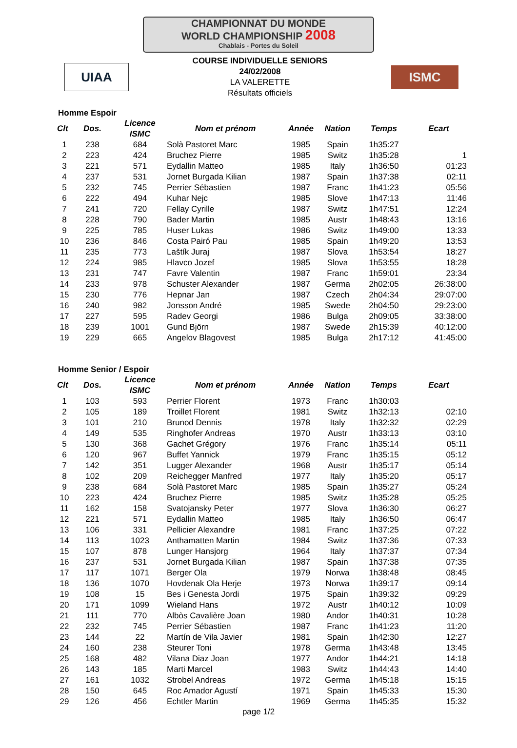CHAMPIONNAT DU MONDE
WORLD CHAMPIONSHIP 2008
Chablais - Portes du Soleil
UIAA
COURSE INDIVIDUELLE SENIORS
24/02/2008
LA VALERETTE
Résultats officiels
ISMC
Homme Espoir
| Clt | Dos. | Licence ISMC | Nom et prénom | Année | Nation | Temps | Ecart |
| --- | --- | --- | --- | --- | --- | --- | --- |
| 1 | 238 | 684 | Solà Pastoret Marc | 1985 | Spain | 1h35:27 | |
| 2 | 223 | 424 | Bruchez Pierre | 1985 | Switz | 1h35:28 | 1 |
| 3 | 221 | 571 | Eydallin Matteo | 1985 | Italy | 1h36:50 | 01:23 |
| 4 | 237 | 531 | Jornet Burgada Kilian | 1987 | Spain | 1h37:38 | 02:11 |
| 5 | 232 | 745 | Perrier Sébastien | 1987 | Franc | 1h41:23 | 05:56 |
| 6 | 222 | 494 | Kuhar Nejc | 1985 | Slove | 1h47:13 | 11:46 |
| 7 | 241 | 720 | Fellay Cyrille | 1987 | Switz | 1h47:51 | 12:24 |
| 8 | 228 | 790 | Bader Martin | 1985 | Austr | 1h48:43 | 13:16 |
| 9 | 225 | 785 | Huser Lukas | 1986 | Switz | 1h49:00 | 13:33 |
| 10 | 236 | 846 | Costa Pairó Pau | 1985 | Spain | 1h49:20 | 13:53 |
| 11 | 235 | 773 | Laštík Juraj | 1987 | Slova | 1h53:54 | 18:27 |
| 12 | 224 | 985 | Hlavco Jozef | 1985 | Slova | 1h53:55 | 18:28 |
| 13 | 231 | 747 | Favre Valentin | 1987 | Franc | 1h59:01 | 23:34 |
| 14 | 233 | 978 | Schuster Alexander | 1987 | Germa | 2h02:05 | 26:38:00 |
| 15 | 230 | 776 | Hepnar Jan | 1987 | Czech | 2h04:34 | 29:07:00 |
| 16 | 240 | 982 | Jonsson André | 1985 | Swede | 2h04:50 | 29:23:00 |
| 17 | 227 | 595 | Radev Georgi | 1986 | Bulga | 2h09:05 | 33:38:00 |
| 18 | 239 | 1001 | Gund Björn | 1987 | Swede | 2h15:39 | 40:12:00 |
| 19 | 229 | 665 | Angelov Blagovest | 1985 | Bulga | 2h17:12 | 41:45:00 |
Homme Senior / Espoir
| Clt | Dos. | Licence ISMC | Nom et prénom | Année | Nation | Temps | Ecart |
| --- | --- | --- | --- | --- | --- | --- | --- |
| 1 | 103 | 593 | Perrier Florent | 1973 | Franc | 1h30:03 | |
| 2 | 105 | 189 | Troillet Florent | 1981 | Switz | 1h32:13 | 02:10 |
| 3 | 101 | 210 | Brunod Dennis | 1978 | Italy | 1h32:32 | 02:29 |
| 4 | 149 | 535 | Ringhofer Andreas | 1970 | Austr | 1h33:13 | 03:10 |
| 5 | 130 | 368 | Gachet Grégory | 1976 | Franc | 1h35:14 | 05:11 |
| 6 | 120 | 967 | Buffet Yannick | 1979 | Franc | 1h35:15 | 05:12 |
| 7 | 142 | 351 | Lugger Alexander | 1968 | Austr | 1h35:17 | 05:14 |
| 8 | 102 | 209 | Reichegger Manfred | 1977 | Italy | 1h35:20 | 05:17 |
| 9 | 238 | 684 | Solà Pastoret Marc | 1985 | Spain | 1h35:27 | 05:24 |
| 10 | 223 | 424 | Bruchez Pierre | 1985 | Switz | 1h35:28 | 05:25 |
| 11 | 162 | 158 | Svatojansky Peter | 1977 | Slova | 1h36:30 | 06:27 |
| 12 | 221 | 571 | Eydallin Matteo | 1985 | Italy | 1h36:50 | 06:47 |
| 13 | 106 | 331 | Pellicier Alexandre | 1981 | Franc | 1h37:25 | 07:22 |
| 14 | 113 | 1023 | Anthamatten Martin | 1984 | Switz | 1h37:36 | 07:33 |
| 15 | 107 | 878 | Lunger Hansjorg | 1964 | Italy | 1h37:37 | 07:34 |
| 16 | 237 | 531 | Jornet Burgada Kilian | 1987 | Spain | 1h37:38 | 07:35 |
| 17 | 117 | 1071 | Berger Ola | 1979 | Norwa | 1h38:48 | 08:45 |
| 18 | 136 | 1070 | Hovdenak Ola Herje | 1973 | Norwa | 1h39:17 | 09:14 |
| 19 | 108 | 15 | Bes i Genesta Jordi | 1975 | Spain | 1h39:32 | 09:29 |
| 20 | 171 | 1099 | Wieland Hans | 1972 | Austr | 1h40:12 | 10:09 |
| 21 | 111 | 770 | Albòs Cavalière Joan | 1980 | Andor | 1h40:31 | 10:28 |
| 22 | 232 | 745 | Perrier Sébastien | 1987 | Franc | 1h41:23 | 11:20 |
| 23 | 144 | 22 | Martín de Vila Javier | 1981 | Spain | 1h42:30 | 12:27 |
| 24 | 160 | 238 | Steurer Toni | 1978 | Germa | 1h43:48 | 13:45 |
| 25 | 168 | 482 | Vilana Diaz Joan | 1977 | Andor | 1h44:21 | 14:18 |
| 26 | 143 | 185 | Marti Marcel | 1983 | Switz | 1h44:43 | 14:40 |
| 27 | 161 | 1032 | Strobel Andreas | 1972 | Germa | 1h45:18 | 15:15 |
| 28 | 150 | 645 | Roc Amador Agustí | 1971 | Spain | 1h45:33 | 15:30 |
| 29 | 126 | 456 | Echtler Martin | 1969 | Germa | 1h45:35 | 15:32 |
page 1/2